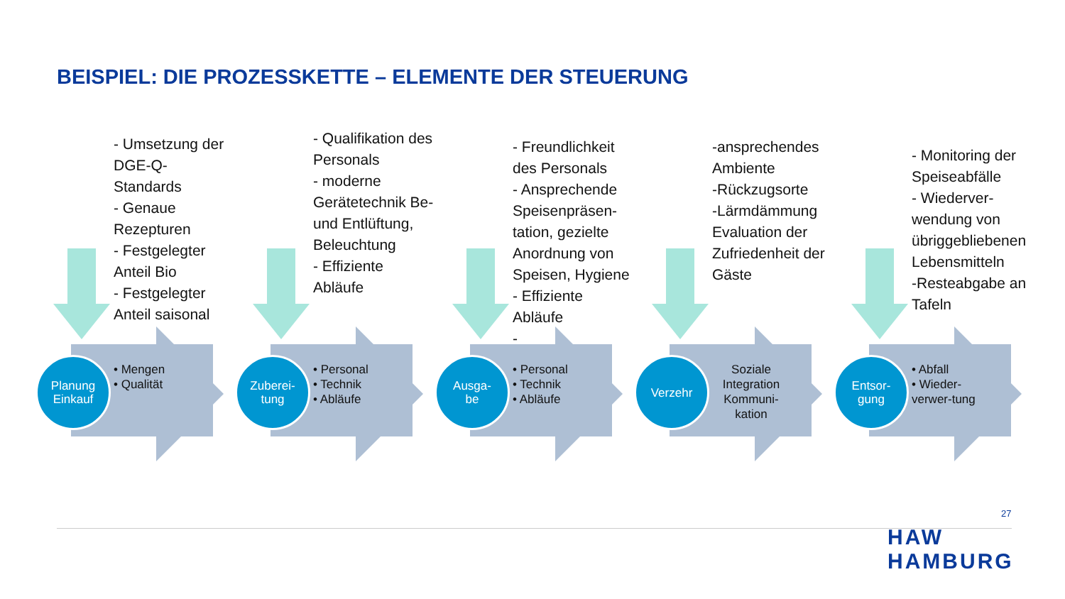BEISPIEL: DIE PROZESSKETTE – ELEMENTE DER STEUERUNG
Planung Einkauf
• Mengen
• Qualität
- Umsetzung der DGE-Q-Standards
- Genaue Rezepturen
- Festgelegter Anteil Bio
- Festgelegter Anteil saisonal
Zuberei-
tung
• Personal
• Technik
• Abläufe
- Qualifikation des Personals
- moderne Gerätetechnik Be- und Entlüftung, Beleuchtung
- Effiziente Abläufe
Ausga-
be
• Personal
• Technik
• Abläufe
- Freundlichkeit des Personals
- Ansprechende Speisenpräsen-tation, gezielte Anordnung von Speisen, Hygiene
- Effiziente Abläufe
-
Verzehr
Soziale Integration
Kommuni-
kation
-ansprechendes Ambiente
-Rückzugsorte
-Lärmdämmung Evaluation der Zufriedenheit der Gäste
Entsor-
gung
• Abfall
• Wieder-verwer-tung
- Monitoring der Speiseabfälle
- Wiederver-wendung von übriggebliebenen Lebensmitteln
-Resteabgabe an Tafeln
27
HAW
HAMBURG